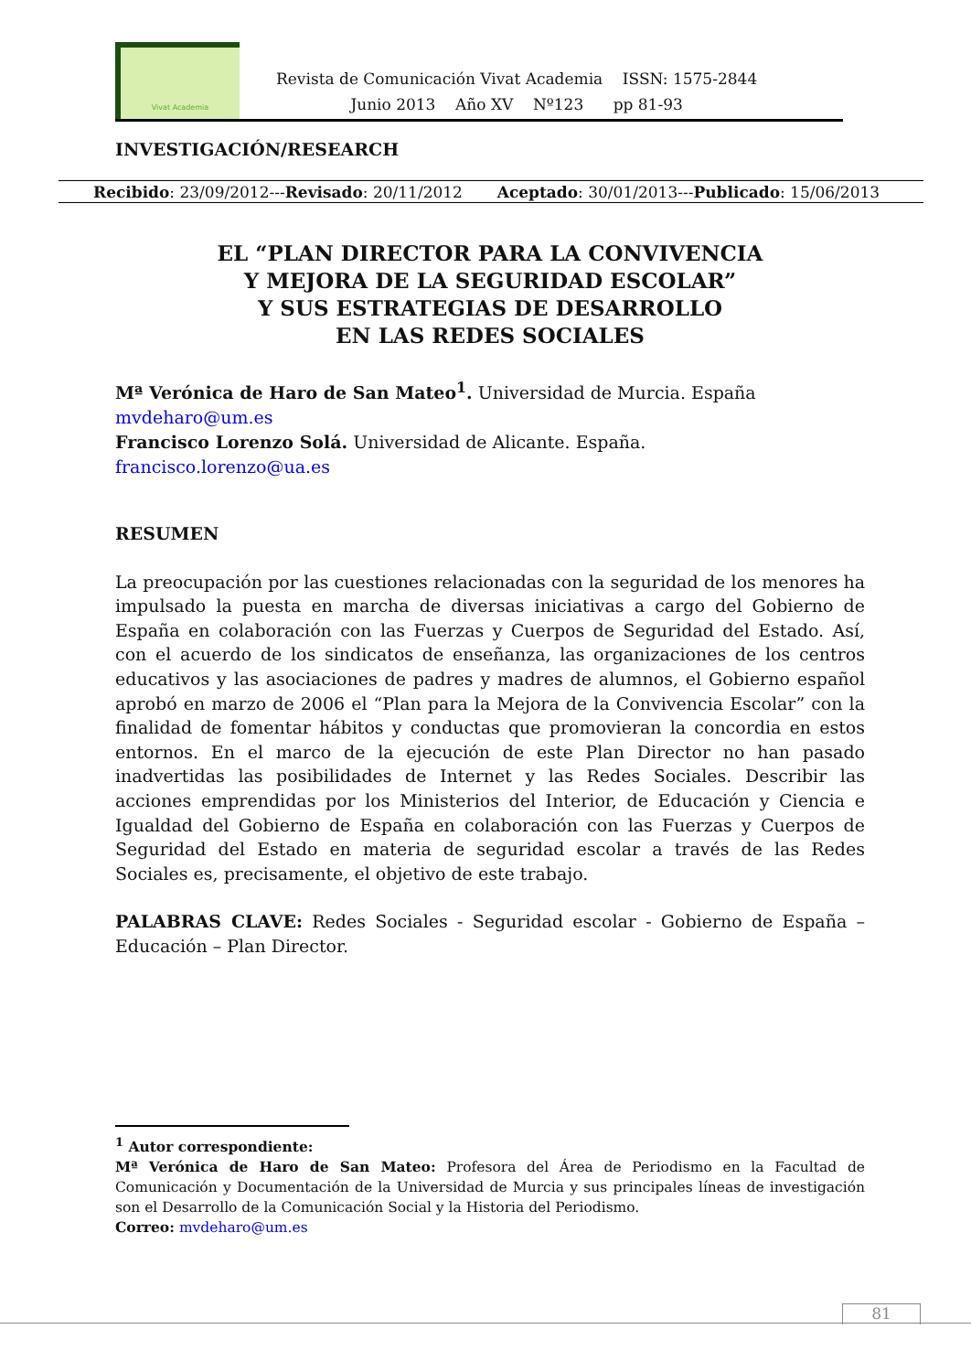Vivat Academia
Revista de Comunicación Vivat Academia ISSN: 1575-2844
Junio 2013 Año XV Nº123 pp 81-93
INVESTIGACIÓN/RESEARCH
Recibido: 23/09/2012---Revisado: 20/11/2012 Aceptado: 30/01/2013---Publicado: 15/06/2013
EL “PLAN DIRECTOR PARA LA CONVIVENCIA
Y MEJORA DE LA SEGURIDAD ESCOLAR”
Y SUS ESTRATEGIAS DE DESARROLLO
EN LAS REDES SOCIALES
Mª Verónica de Haro de San Mateo<sup>1</sup>. Universidad de Murcia. España
mvdeharo@um.es
Francisco Lorenzo Solá. Universidad de Alicante. España.
francisco.lorenzo@ua.es
RESUMEN
La preocupación por las cuestiones relacionadas con la seguridad de los menores ha impulsado la puesta en marcha de diversas iniciativas a cargo del Gobierno de España en colaboración con las Fuerzas y Cuerpos de Seguridad del Estado. Así, con el acuerdo de los sindicatos de enseñanza, las organizaciones de los centros educativos y las asociaciones de padres y madres de alumnos, el Gobierno español aprobó en marzo de 2006 el “Plan para la Mejora de la Convivencia Escolar” con la finalidad de fomentar hábitos y conductas que promovieran la concordia en estos entornos. En el marco de la ejecución de este Plan Director no han pasado inadvertidas las posibilidades de Internet y las Redes Sociales. Describir las acciones emprendidas por los Ministerios del Interior, de Educación y Ciencia e Igualdad del Gobierno de España en colaboración con las Fuerzas y Cuerpos de Seguridad del Estado en materia de seguridad escolar a través de las Redes Sociales es, precisamente, el objetivo de este trabajo.
PALABRAS CLAVE: Redes Sociales - Seguridad escolar - Gobierno de España – Educación – Plan Director.
<sup>1</sup> Autor correspondiente:
Mª Verónica de Haro de San Mateo: Profesora del Área de Periodismo en la Facultad de Comunicación y Documentación de la Universidad de Murcia y sus principales líneas de investigación son el Desarrollo de la Comunicación Social y la Historia del Periodismo.
Correo: mvdeharo@um.es
81